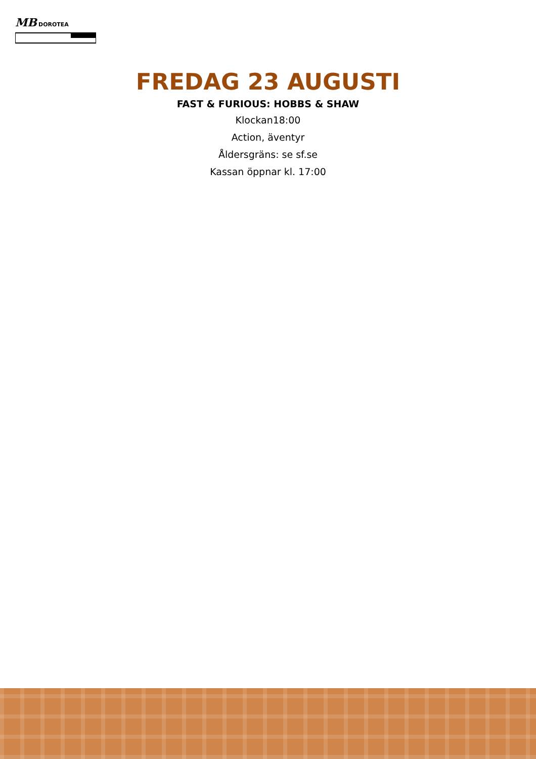MB
DOROTEA
FREDAG 23 AUGUSTI
FAST & FURIOUS: HOBBS & SHAW
Klockan18:00
Action, äventyr
Åldersgräns: se sf.se
Kassan öppnar kl. 17:00